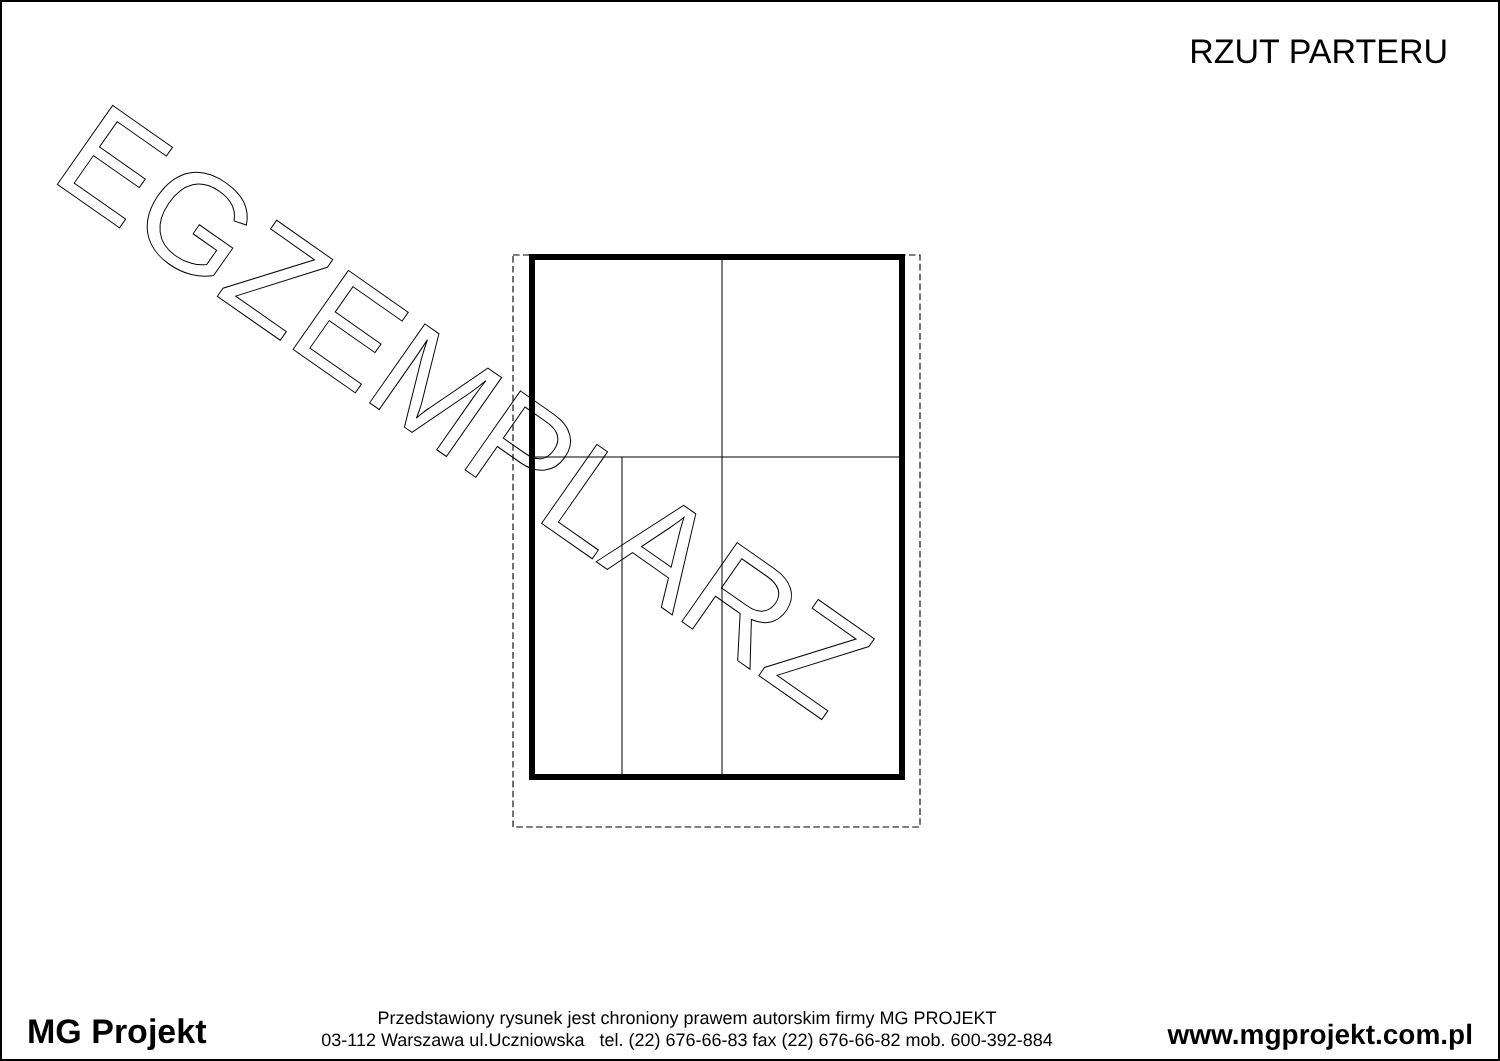RZUT PARTERU
EGZEMPLARZ
MG Projekt
Przedstawiony rysunek jest chroniony prawem autorskim firmy MG PROJEKT
03-112 Warszawa ul.Uczniowska tel. (22) 676-66-83 fax (22) 676-66-82 mob. 600-392-884
www.mgprojekt.com.pl